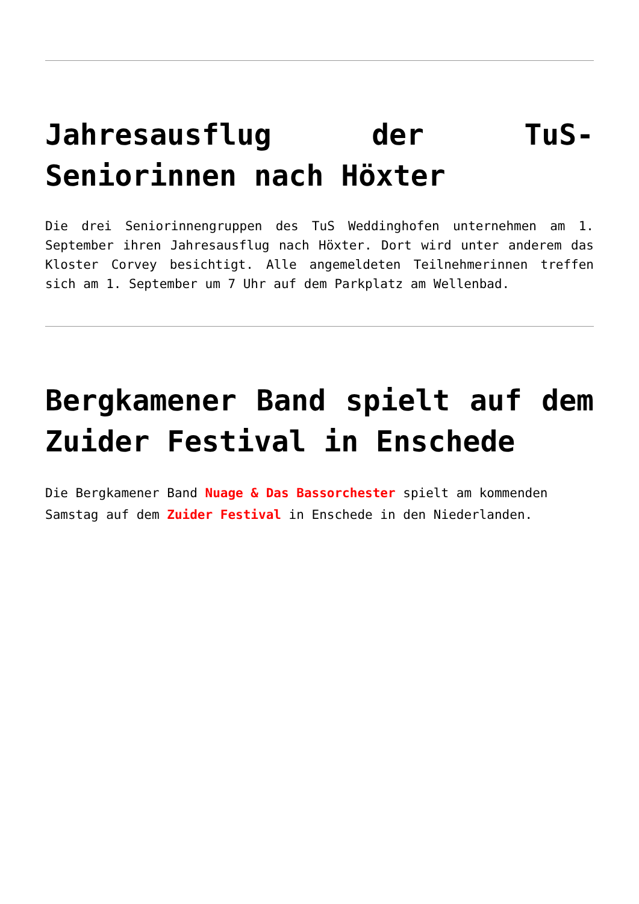Jahresausflug der TuS-Seniorinnen nach Höxter
Die drei Seniorinnengruppen des TuS Weddinghofen unternehmen am 1. September ihren Jahresausflug nach Höxter. Dort wird unter anderem das Kloster Corvey besichtigt. Alle angemeldeten Teilnehmerinnen treffen sich am 1. September um 7 Uhr auf dem Parkplatz am Wellenbad.
Bergkamener Band spielt auf dem Zuider Festival in Enschede
Die Bergkamener Band Nuage & Das Bassorchester spielt am kommenden Samstag auf dem Zuider Festival in Enschede in den Niederlanden.